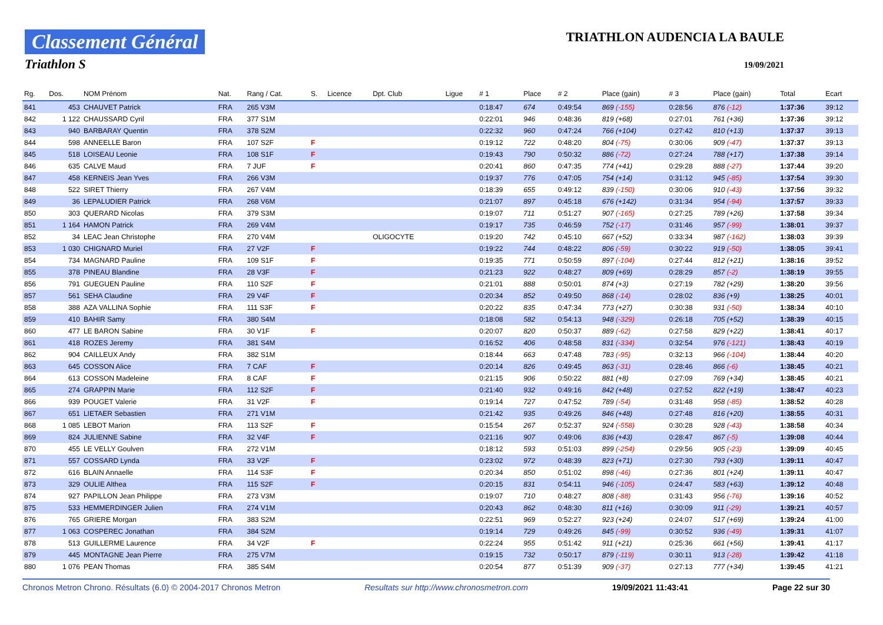Classement Général
Triathlon S
TRIATHLON AUDENCIA LA BAULE
19/09/2021
| Rg. | Dos. | NOM Prénom | Nat. | Rang / Cat. | S. | Licence | Dpt. Club | Ligue | # 1 | Place | # 2 | Place (gain) | # 3 | Place (gain) | Total | Ecart |
| --- | --- | --- | --- | --- | --- | --- | --- | --- | --- | --- | --- | --- | --- | --- | --- | --- |
| 841 | 453 | CHAUVET Patrick | FRA | 265 V3M | | | | | 0:18:47 | 674 | 0:49:54 | 869 (-155) | 0:28:56 | 876 (-12) | 1:37:36 | 39:12 |
| 842 | 1 122 | CHAUSSARD Cyril | FRA | 377 S1M | | | | | 0:22:01 | 946 | 0:48:36 | 819 (+68) | 0:27:01 | 761 (+36) | 1:37:36 | 39:12 |
| 843 | 940 | BARBARAY Quentin | FRA | 378 S2M | | | | | 0:22:32 | 960 | 0:47:24 | 766 (+104) | 0:27:42 | 810 (+13) | 1:37:37 | 39:13 |
| 844 | 598 | ANNEELLE Baron | FRA | 107 S2F | F | | | | 0:19:12 | 722 | 0:48:20 | 804 (-75) | 0:30:06 | 909 (-47) | 1:37:37 | 39:13 |
| 845 | 518 | LOISEAU Leonie | FRA | 108 S1F | F | | | | 0:19:43 | 790 | 0:50:32 | 886 (-72) | 0:27:24 | 788 (+17) | 1:37:38 | 39:14 |
| 846 | 635 | CALVE Maud | FRA | 7 JUF | F | | | | 0:20:41 | 860 | 0:47:35 | 774 (+41) | 0:29:28 | 888 (-27) | 1:37:44 | 39:20 |
| 847 | 458 | KERNEIS Jean Yves | FRA | 266 V3M | | | | | 0:19:37 | 776 | 0:47:05 | 754 (+14) | 0:31:12 | 945 (-85) | 1:37:54 | 39:30 |
| 848 | 522 | SIRET Thierry | FRA | 267 V4M | | | | | 0:18:39 | 655 | 0:49:12 | 839 (-150) | 0:30:06 | 910 (-43) | 1:37:56 | 39:32 |
| 849 | 36 | LEPALUDIER Patrick | FRA | 268 V6M | | | | | 0:21:07 | 897 | 0:45:18 | 676 (+142) | 0:31:34 | 954 (-94) | 1:37:57 | 39:33 |
| 850 | 303 | QUERARD Nicolas | FRA | 379 S3M | | | | | 0:19:07 | 711 | 0:51:27 | 907 (-165) | 0:27:25 | 789 (+26) | 1:37:58 | 39:34 |
| 851 | 1 164 | HAMON Patrick | FRA | 269 V4M | | | | | 0:19:17 | 735 | 0:46:59 | 752 (-17) | 0:31:46 | 957 (-99) | 1:38:01 | 39:37 |
| 852 | 34 | LEAC Jean Christophe | FRA | 270 V4M | | | OLIGOCYTE | | 0:19:20 | 742 | 0:45:10 | 667 (+52) | 0:33:34 | 987 (-162) | 1:38:03 | 39:39 |
| 853 | 1 030 | CHIGNARD Muriel | FRA | 27 V2F | F | | | | 0:19:22 | 744 | 0:48:22 | 806 (-59) | 0:30:22 | 919 (-50) | 1:38:05 | 39:41 |
| 854 | 734 | MAGNARD Pauline | FRA | 109 S1F | F | | | | 0:19:35 | 771 | 0:50:59 | 897 (-104) | 0:27:44 | 812 (+21) | 1:38:16 | 39:52 |
| 855 | 378 | PINEAU Blandine | FRA | 28 V3F | F | | | | 0:21:23 | 922 | 0:48:27 | 809 (+69) | 0:28:29 | 857 (-2) | 1:38:19 | 39:55 |
| 856 | 791 | GUEGUEN Pauline | FRA | 110 S2F | F | | | | 0:21:01 | 888 | 0:50:01 | 874 (+3) | 0:27:19 | 782 (+29) | 1:38:20 | 39:56 |
| 857 | 561 | SEHA Claudine | FRA | 29 V4F | F | | | | 0:20:34 | 852 | 0:49:50 | 868 (-14) | 0:28:02 | 836 (+9) | 1:38:25 | 40:01 |
| 858 | 388 | AZA VALLINA Sophie | FRA | 111 S3F | F | | | | 0:20:22 | 835 | 0:47:34 | 773 (+27) | 0:30:38 | 931 (-50) | 1:38:34 | 40:10 |
| 859 | 410 | BAHIR Samy | FRA | 380 S4M | | | | | 0:18:08 | 582 | 0:54:13 | 948 (-329) | 0:26:18 | 705 (+52) | 1:38:39 | 40:15 |
| 860 | 477 | LE BARON Sabine | FRA | 30 V1F | F | | | | 0:20:07 | 820 | 0:50:37 | 889 (-62) | 0:27:58 | 829 (+22) | 1:38:41 | 40:17 |
| 861 | 418 | ROZES Jeremy | FRA | 381 S4M | | | | | 0:16:52 | 406 | 0:48:58 | 831 (-334) | 0:32:54 | 976 (-121) | 1:38:43 | 40:19 |
| 862 | 904 | CAILLEUX Andy | FRA | 382 S1M | | | | | 0:18:44 | 663 | 0:47:48 | 783 (-95) | 0:32:13 | 966 (-104) | 1:38:44 | 40:20 |
| 863 | 645 | COSSON Alice | FRA | 7 CAF | F | | | | 0:20:14 | 826 | 0:49:45 | 863 (-31) | 0:28:46 | 866 (-6) | 1:38:45 | 40:21 |
| 864 | 613 | COSSON Madeleine | FRA | 8 CAF | F | | | | 0:21:15 | 906 | 0:50:22 | 881 (+8) | 0:27:09 | 769 (+34) | 1:38:45 | 40:21 |
| 865 | 274 | GRAPPIN Marie | FRA | 112 S2F | F | | | | 0:21:40 | 932 | 0:49:16 | 842 (+48) | 0:27:52 | 822 (+19) | 1:38:47 | 40:23 |
| 866 | 939 | POUGET Valerie | FRA | 31 V2F | F | | | | 0:19:14 | 727 | 0:47:52 | 789 (-54) | 0:31:48 | 958 (-85) | 1:38:52 | 40:28 |
| 867 | 651 | LIETAER Sebastien | FRA | 271 V1M | | | | | 0:21:42 | 935 | 0:49:26 | 846 (+48) | 0:27:48 | 816 (+20) | 1:38:55 | 40:31 |
| 868 | 1 085 | LEBOT Marion | FRA | 113 S2F | F | | | | 0:15:54 | 267 | 0:52:37 | 924 (-558) | 0:30:28 | 928 (-43) | 1:38:58 | 40:34 |
| 869 | 824 | JULIENNE Sabine | FRA | 32 V4F | F | | | | 0:21:16 | 907 | 0:49:06 | 836 (+43) | 0:28:47 | 867 (-5) | 1:39:08 | 40:44 |
| 870 | 455 | LE VELLY Goulven | FRA | 272 V1M | | | | | 0:18:12 | 593 | 0:51:03 | 899 (-254) | 0:29:56 | 905 (-23) | 1:39:09 | 40:45 |
| 871 | 557 | COSSARD Lynda | FRA | 33 V2F | F | | | | 0:23:02 | 972 | 0:48:39 | 823 (+71) | 0:27:30 | 793 (+30) | 1:39:11 | 40:47 |
| 872 | 616 | BLAIN Annaelle | FRA | 114 S3F | F | | | | 0:20:34 | 850 | 0:51:02 | 898 (-46) | 0:27:36 | 801 (+24) | 1:39:11 | 40:47 |
| 873 | 329 | OULIE Althea | FRA | 115 S2F | F | | | | 0:20:15 | 831 | 0:54:11 | 946 (-105) | 0:24:47 | 583 (+63) | 1:39:12 | 40:48 |
| 874 | 927 | PAPILLON Jean Philippe | FRA | 273 V3M | | | | | 0:19:07 | 710 | 0:48:27 | 808 (-88) | 0:31:43 | 956 (-76) | 1:39:16 | 40:52 |
| 875 | 533 | HEMMERDINGER Julien | FRA | 274 V1M | | | | | 0:20:43 | 862 | 0:48:30 | 811 (+16) | 0:30:09 | 911 (-29) | 1:39:21 | 40:57 |
| 876 | 765 | GRIERE Morgan | FRA | 383 S2M | | | | | 0:22:51 | 969 | 0:52:27 | 923 (+24) | 0:24:07 | 517 (+69) | 1:39:24 | 41:00 |
| 877 | 1 063 | COSPEREC Jonathan | FRA | 384 S2M | | | | | 0:19:14 | 729 | 0:49:26 | 845 (-99) | 0:30:52 | 936 (-49) | 1:39:31 | 41:07 |
| 878 | 513 | GUILLERME Laurence | FRA | 34 V2F | F | | | | 0:22:24 | 955 | 0:51:42 | 911 (+21) | 0:25:36 | 661 (+56) | 1:39:41 | 41:17 |
| 879 | 445 | MONTAGNE Jean Pierre | FRA | 275 V7M | | | | | 0:19:15 | 732 | 0:50:17 | 879 (-119) | 0:30:11 | 913 (-28) | 1:39:42 | 41:18 |
| 880 | 1 076 | PEAN Thomas | FRA | 385 S4M | | | | | 0:20:54 | 877 | 0:51:39 | 909 (-37) | 0:27:13 | 777 (+34) | 1:39:45 | 41:21 |
Chronos Metron Chrono. Résultats (6.0) © 2004-2017 Chronos Metron Resultats sur http://www.chronosmetron.com 19/09/2021 11:43:41 Page 22 sur 30